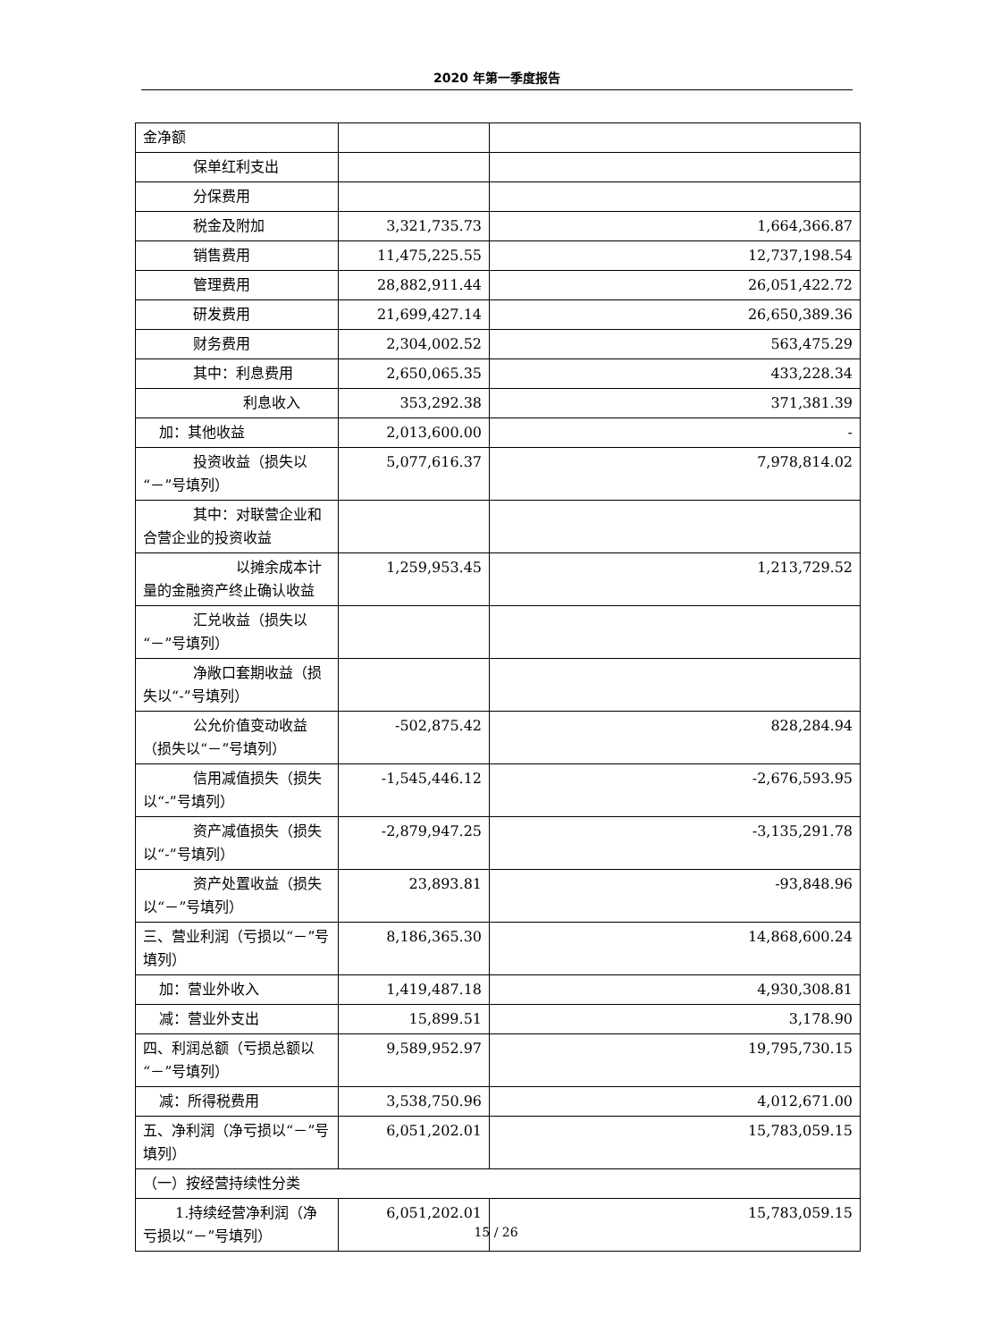2020 年第一季度报告
| 金净额 | | |
| 保单红利支出 | | |
| 分保费用 | | |
| 税金及附加 | 3,321,735.73 | 1,664,366.87 |
| 销售费用 | 11,475,225.55 | 12,737,198.54 |
| 管理费用 | 28,882,911.44 | 26,051,422.72 |
| 研发费用 | 21,699,427.14 | 26,650,389.36 |
| 财务费用 | 2,304,002.52 | 563,475.29 |
| 其中：利息费用 | 2,650,065.35 | 433,228.34 |
| 利息收入 | 353,292.38 | 371,381.39 |
| 加：其他收益 | 2,013,600.00 | - |
| 投资收益（损失以 “－”号填列） | 5,077,616.37 | 7,978,814.02 |
| 其中：对联营企业 和合营企业的投资收益 | | |
| 以摊余成本 计量的金融资产终止确认收益 | 1,259,953.45 | 1,213,729.52 |
| 汇兑收益（损失以 “－”号填列） | | |
| 净敞口套期收益 （损失以“-”号填列） | | |
| 公允价值变动收益 （损失以“－”号填列） | -502,875.42 | 828,284.94 |
| 信用减值损失（损 失以“-”号填列） | -1,545,446.12 | -2,676,593.95 |
| 资产减值损失（损 失以“-”号填列） | -2,879,947.25 | -3,135,291.78 |
| 资产处置收益（损 失以“－”号填列） | 23,893.81 | -93,848.96 |
| 三、营业利润（亏损以“－”号填列） | 8,186,365.30 | 14,868,600.24 |
| 加：营业外收入 | 1,419,487.18 | 4,930,308.81 |
| 减：营业外支出 | 15,899.51 | 3,178.90 |
| 四、利润总额（亏损总额以“－”号填列） | 9,589,952.97 | 19,795,730.15 |
| 减：所得税费用 | 3,538,750.96 | 4,012,671.00 |
| 五、净利润（净亏损以“－”号填列） | 6,051,202.01 | 15,783,059.15 |
| （一）按经营持续性分类 | | |
| 1.持续经营净利润 （净亏损以“－”号填列） | 6,051,202.01 | 15,783,059.15 |
15 / 26